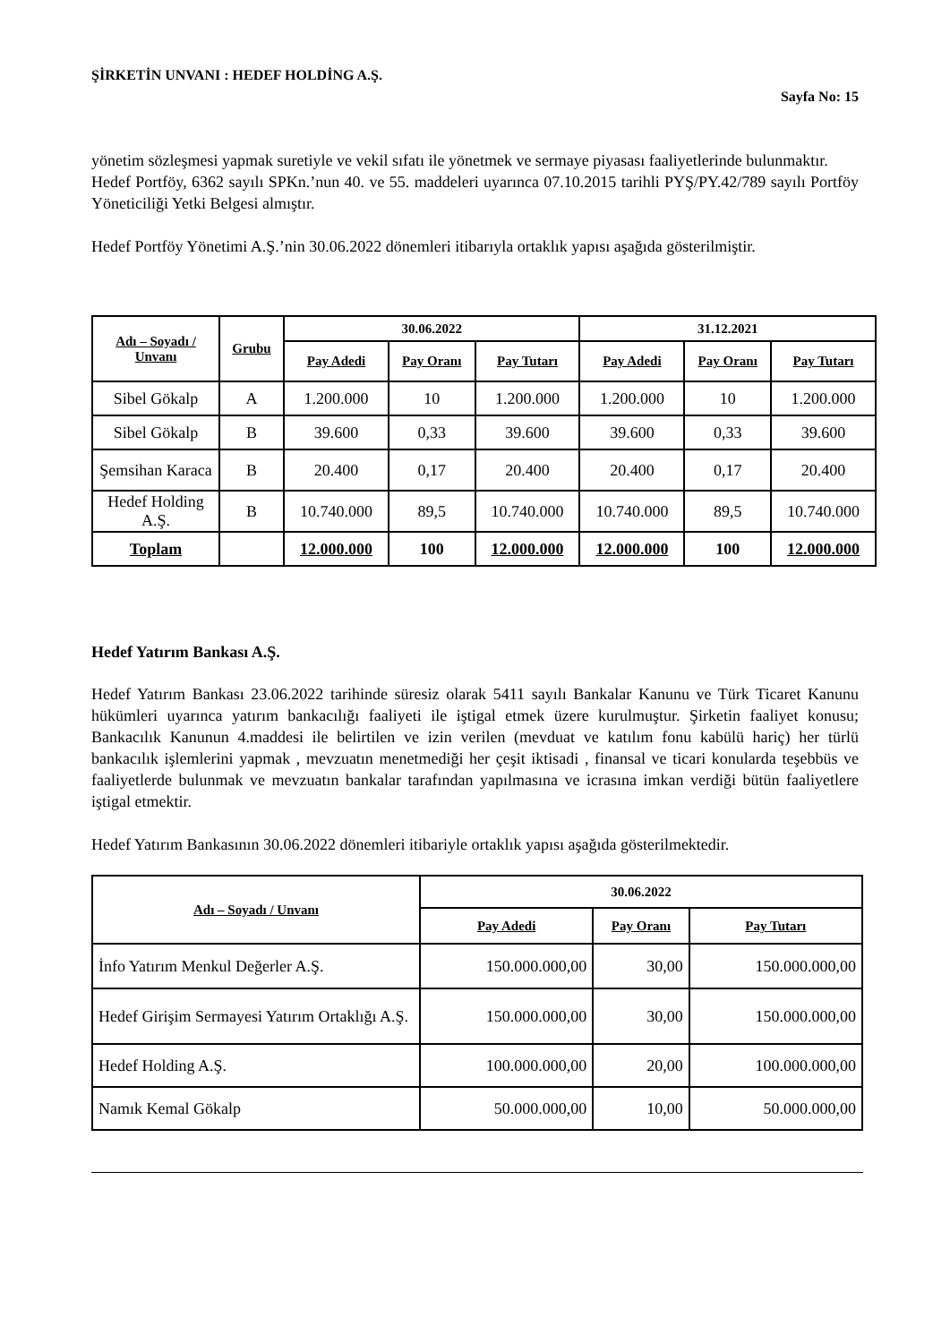ŞİRKETİN UNVANI : HEDEF HOLDİNG A.Ş.
Sayfa No: 15
yönetim sözleşmesi yapmak suretiyle ve vekil sıfatı ile yönetmek ve sermaye piyasası faaliyetlerinde bulunmaktır.
Hedef Portföy, 6362 sayılı SPKn.’nun 40. ve 55. maddeleri uyarınca 07.10.2015 tarihli PYŞ/PY.42/789 sayılı Portföy Yöneticiliği Yetki Belgesi almıştır.
Hedef Portföy Yönetimi A.Ş.’nin 30.06.2022 dönemleri itibarıyla ortaklık yapısı aşağıda gösterilmiştir.
| Adı – Soyadı / Unvanı | Grubu | 30.06.2022 | | | 31.12.2021 | | |
| --- | --- | --- | --- | --- | --- | --- | --- |
| | | Pay Adedi | Pay Oranı | Pay Tutarı | Pay Adedi | Pay Oranı | Pay Tutarı |
| Sibel Gökalp | A | 1.200.000 | 10 | 1.200.000 | 1.200.000 | 10 | 1.200.000 |
| Sibel Gökalp | B | 39.600 | 0,33 | 39.600 | 39.600 | 0,33 | 39.600 |
| Şemsihan Karaca | B | 20.400 | 0,17 | 20.400 | 20.400 | 0,17 | 20.400 |
| Hedef Holding A.Ş. | B | 10.740.000 | 89,5 | 10.740.000 | 10.740.000 | 89,5 | 10.740.000 |
| Toplam | | 12.000.000 | 100 | 12.000.000 | 12.000.000 | 100 | 12.000.000 |
Hedef Yatırım Bankası A.Ş.
Hedef Yatırım Bankası 23.06.2022 tarihinde süresiz olarak 5411 sayılı Bankalar Kanunu ve Türk Ticaret Kanunu hükümleri uyarınca yatırım bankacılığı faaliyeti ile iştigal etmek üzere kurulmuştur. Şirketin faaliyet konusu; Bankacılık Kanunun 4.maddesi ile belirtilen ve izin verilen (mevduat ve katılım fonu kabülü hariç) her türlü bankacılık işlemlerini yapmak , mevzuatın menetmediği her çeşit iktisadi , finansal ve ticari konularda teşebbüs ve faaliyetlerde bulunmak ve mevzuatın bankalar tarafından yapılmasına ve icrasına imkan verdiği bütün faaliyetlere iştigal etmektir.
Hedef Yatırım Bankasının 30.06.2022 dönemleri itibariyle ortaklık yapısı aşağıda gösterilmektedir.
| Adı – Soyadı / Unvanı | 30.06.2022 | | |
| --- | --- | --- | --- |
| | Pay Adedi | Pay Oranı | Pay Tutarı |
| İnfo Yatırım Menkul Değerler A.Ş. | 150.000.000,00 | 30,00 | 150.000.000,00 |
| Hedef Girişim Sermayesi Yatırım Ortaklığı A.Ş. | 150.000.000,00 | 30,00 | 150.000.000,00 |
| Hedef Holding A.Ş. | 100.000.000,00 | 20,00 | 100.000.000,00 |
| Namık Kemal Gökalp | 50.000.000,00 | 10,00 | 50.000.000,00 |